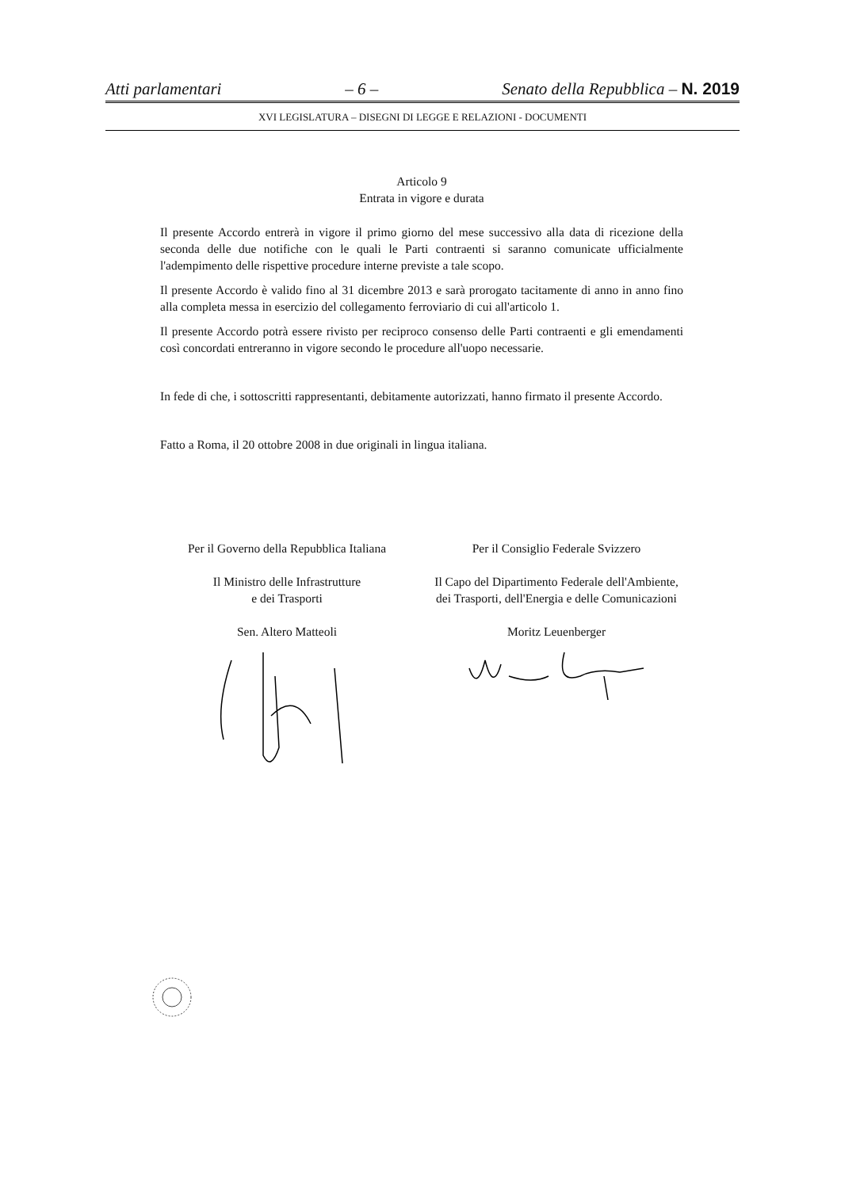Atti parlamentari – 6 – Senato della Repubblica – N. 2019
XVI LEGISLATURA – DISEGNI DI LEGGE E RELAZIONI - DOCUMENTI
Articolo 9
Entrata in vigore e durata
Il presente Accordo entrerà in vigore il primo giorno del mese successivo alla data di ricezione della seconda delle due notifiche con le quali le Parti contraenti si saranno comunicate ufficialmente l'adempimento delle rispettive procedure interne previste a tale scopo.
Il presente Accordo è valido fino al 31 dicembre 2013 e sarà prorogato tacitamente di anno in anno fino alla completa messa in esercizio del collegamento ferroviario di cui all'articolo 1.
Il presente Accordo potrà essere rivisto per reciproco consenso delle Parti contraenti e gli emendamenti così concordati entreranno in vigore secondo le procedure all'uopo necessarie.
In fede di che, i sottoscritti rappresentanti, debitamente autorizzati, hanno firmato il presente Accordo.
Fatto a Roma, il 20 ottobre 2008 in due originali in lingua italiana.
Per il Governo della Repubblica Italiana
Il Ministro delle Infrastrutture
e dei Trasporti
Sen. Altero Matteoli
Per il Consiglio Federale Svizzero
Il Capo del Dipartimento Federale dell'Ambiente, dei Trasporti, dell'Energia e delle Comunicazioni
Moritz Leuenberger